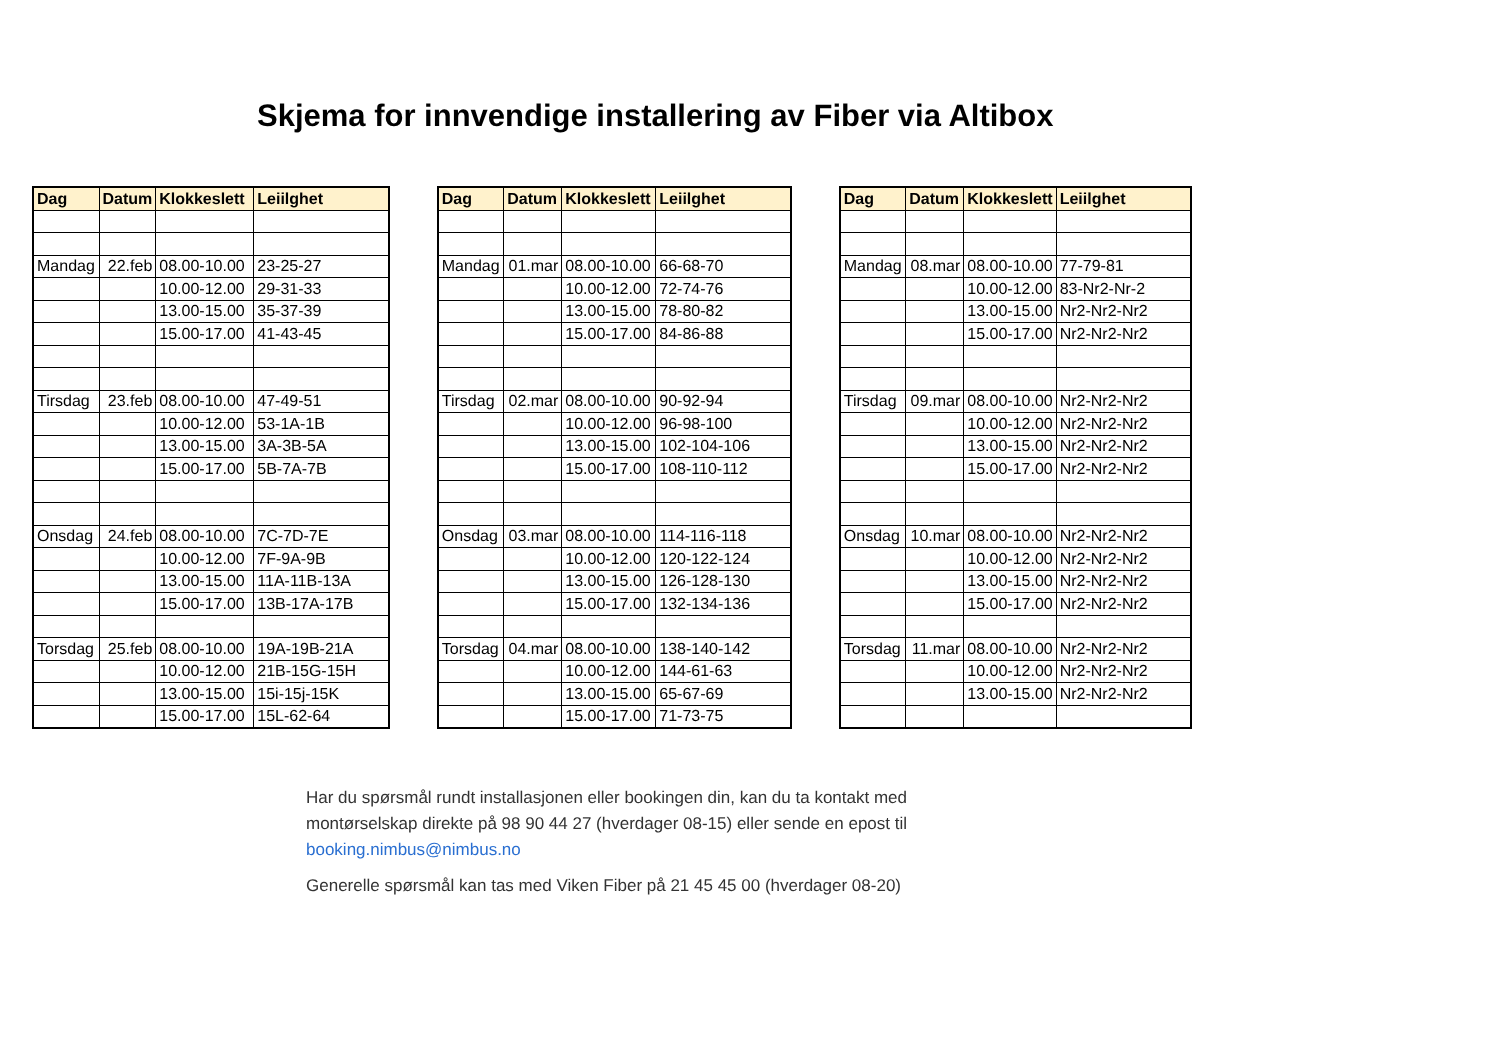Skjema for innvendige installering av Fiber via Altibox
| Dag | Datum | Klokkeslett | Leiilghet |
| --- | --- | --- | --- |
| Mandag | 22.feb | 08.00-10.00 | 23-25-27 |
| | | 10.00-12.00 | 29-31-33 |
| | | 13.00-15.00 | 35-37-39 |
| | | 15.00-17.00 | 41-43-45 |
| Tirsdag | 23.feb | 08.00-10.00 | 47-49-51 |
| | | 10.00-12.00 | 53-1A-1B |
| | | 13.00-15.00 | 3A-3B-5A |
| | | 15.00-17.00 | 5B-7A-7B |
| Onsdag | 24.feb | 08.00-10.00 | 7C-7D-7E |
| | | 10.00-12.00 | 7F-9A-9B |
| | | 13.00-15.00 | 11A-11B-13A |
| | | 15.00-17.00 | 13B-17A-17B |
| Torsdag | 25.feb | 08.00-10.00 | 19A-19B-21A |
| | | 10.00-12.00 | 21B-15G-15H |
| | | 13.00-15.00 | 15i-15j-15K |
| | | 15.00-17.00 | 15L-62-64 |
| Dag | Datum | Klokkeslett | Leiilghet |
| --- | --- | --- | --- |
| Mandag | 01.mar | 08.00-10.00 | 66-68-70 |
| | | 10.00-12.00 | 72-74-76 |
| | | 13.00-15.00 | 78-80-82 |
| | | 15.00-17.00 | 84-86-88 |
| Tirsdag | 02.mar | 08.00-10.00 | 90-92-94 |
| | | 10.00-12.00 | 96-98-100 |
| | | 13.00-15.00 | 102-104-106 |
| | | 15.00-17.00 | 108-110-112 |
| Onsdag | 03.mar | 08.00-10.00 | 114-116-118 |
| | | 10.00-12.00 | 120-122-124 |
| | | 13.00-15.00 | 126-128-130 |
| | | 15.00-17.00 | 132-134-136 |
| Torsdag | 04.mar | 08.00-10.00 | 138-140-142 |
| | | 10.00-12.00 | 144-61-63 |
| | | 13.00-15.00 | 65-67-69 |
| | | 15.00-17.00 | 71-73-75 |
| Dag | Datum | Klokkeslett | Leiilghet |
| --- | --- | --- | --- |
| Mandag | 08.mar | 08.00-10.00 | 77-79-81 |
| | | 10.00-12.00 | 83-Nr2-Nr-2 |
| | | 13.00-15.00 | Nr2-Nr2-Nr2 |
| | | 15.00-17.00 | Nr2-Nr2-Nr2 |
| Tirsdag | 09.mar | 08.00-10.00 | Nr2-Nr2-Nr2 |
| | | 10.00-12.00 | Nr2-Nr2-Nr2 |
| | | 13.00-15.00 | Nr2-Nr2-Nr2 |
| | | 15.00-17.00 | Nr2-Nr2-Nr2 |
| Onsdag | 10.mar | 08.00-10.00 | Nr2-Nr2-Nr2 |
| | | 10.00-12.00 | Nr2-Nr2-Nr2 |
| | | 13.00-15.00 | Nr2-Nr2-Nr2 |
| | | 15.00-17.00 | Nr2-Nr2-Nr2 |
| Torsdag | 11.mar | 08.00-10.00 | Nr2-Nr2-Nr2 |
| | | 10.00-12.00 | Nr2-Nr2-Nr2 |
| | | 13.00-15.00 | Nr2-Nr2-Nr2 |
Har du spørsmål rundt installasjonen eller bookingen din, kan du ta kontakt med
montørselskap direkte på 98 90 44 27 (hverdager 08-15) eller sende en epost til
booking.nimbus@nimbus.no
Generelle spørsmål kan tas med Viken Fiber på 21 45 45 00 (hverdager 08-20)